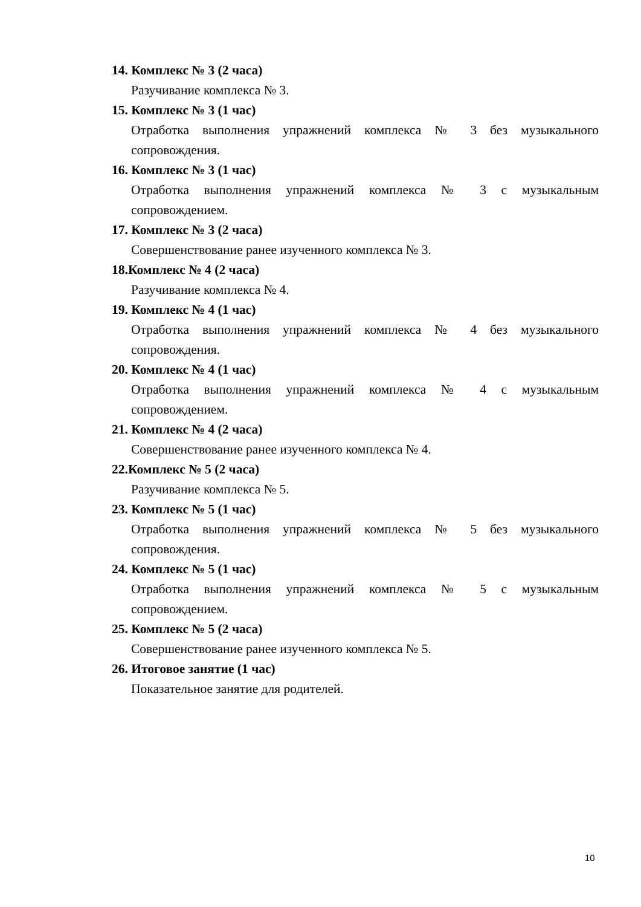14. Комплекс № 3 (2 часа)
Разучивание комплекса № 3.
15. Комплекс № 3 (1 час)
Отработка выполнения упражнений комплекса № 3 без музыкального сопровождения.
16. Комплекс № 3 (1 час)
Отработка выполнения упражнений комплекса № 3 с музыкальным сопровождением.
17. Комплекс № 3 (2 часа)
Совершенствование ранее изученного комплекса № 3.
18.Комплекс № 4 (2 часа)
Разучивание комплекса № 4.
19. Комплекс № 4 (1 час)
Отработка выполнения упражнений комплекса № 4 без музыкального сопровождения.
20. Комплекс № 4 (1 час)
Отработка выполнения упражнений комплекса № 4 с музыкальным сопровождением.
21. Комплекс № 4 (2 часа)
Совершенствование ранее изученного комплекса № 4.
22.Комплекс № 5 (2 часа)
Разучивание комплекса № 5.
23. Комплекс № 5 (1 час)
Отработка выполнения упражнений комплекса № 5 без музыкального сопровождения.
24. Комплекс № 5 (1 час)
Отработка выполнения упражнений комплекса № 5 с музыкальным сопровождением.
25. Комплекс № 5 (2 часа)
Совершенствование ранее изученного комплекса № 5.
26. Итоговое занятие (1 час)
Показательное занятие для родителей.
10